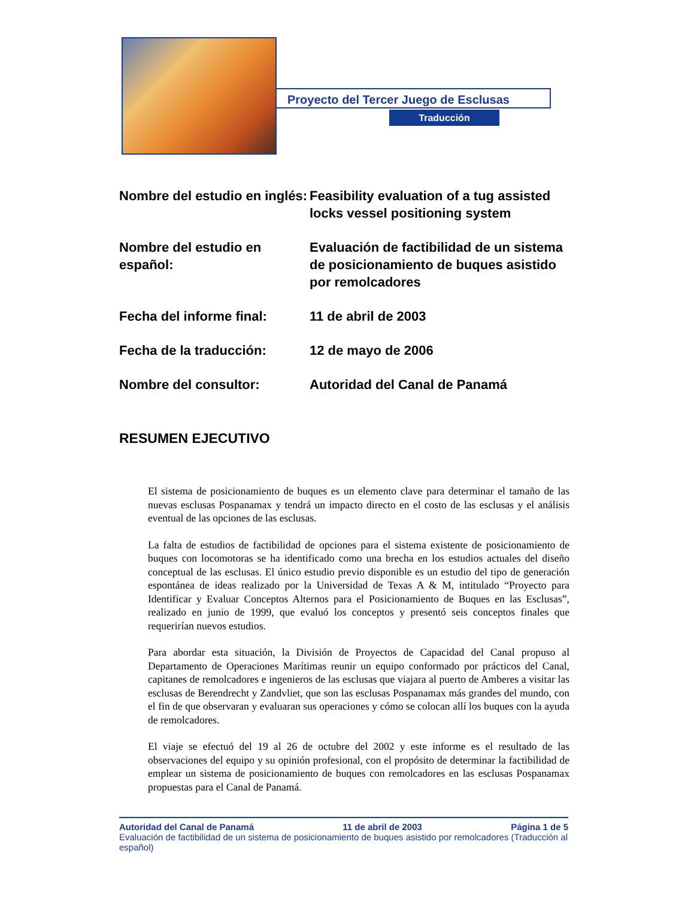Proyecto del Tercer Juego de Esclusas
Traducción
Nombre del estudio en inglés:
Feasibility evaluation of a tug assisted locks vessel positioning system
Nombre del estudio en español:
Evaluación de factibilidad de un sistema de posicionamiento de buques asistido por remolcadores
Fecha del informe final: 11 de abril de 2003
Fecha de la traducción: 12 de mayo de 2006
Nombre del consultor: Autoridad del Canal de Panamá
RESUMEN EJECUTIVO
El sistema de posicionamiento de buques es un elemento clave para determinar el tamaño de las nuevas esclusas Pospanamax y tendrá un impacto directo en el costo de las esclusas y el análisis eventual de las opciones de las esclusas.
La falta de estudios de factibilidad de opciones para el sistema existente de posicionamiento de buques con locomotoras se ha identificado como una brecha en los estudios actuales del diseño conceptual de las esclusas. El único estudio previo disponible es un estudio del tipo de generación espontánea de ideas realizado por la Universidad de Texas A & M, intitulado “Proyecto para Identificar y Evaluar Conceptos Alternos para el Posicionamiento de Buques en las Esclusas”, realizado en junio de 1999, que evaluó los conceptos y presentó seis conceptos finales que requerirían nuevos estudios.
Para abordar esta situación, la División de Proyectos de Capacidad del Canal propuso al Departamento de Operaciones Marítimas reunir un equipo conformado por prácticos del Canal, capitanes de remolcadores e ingenieros de las esclusas que viajara al puerto de Amberes a visitar las esclusas de Berendrecht y Zandvliet, que son las esclusas Pospanamax más grandes del mundo, con el fin de que observaran y evaluaran sus operaciones y cómo se colocan allí los buques con la ayuda de remolcadores.
El viaje se efectuó del 19 al 26 de octubre del 2002 y este informe es el resultado de las observaciones del equipo y su opinión profesional, con el propósito de determinar la factibilidad de emplear un sistema de posicionamiento de buques con remolcadores en las esclusas Pospanamax propuestas para el Canal de Panamá.
Autoridad del Canal de Panamá 11 de abril de 2003 Página 1 de 5
Evaluación de factibilidad de un sistema de posicionamiento de buques asistido por remolcadores (Traducción al español)